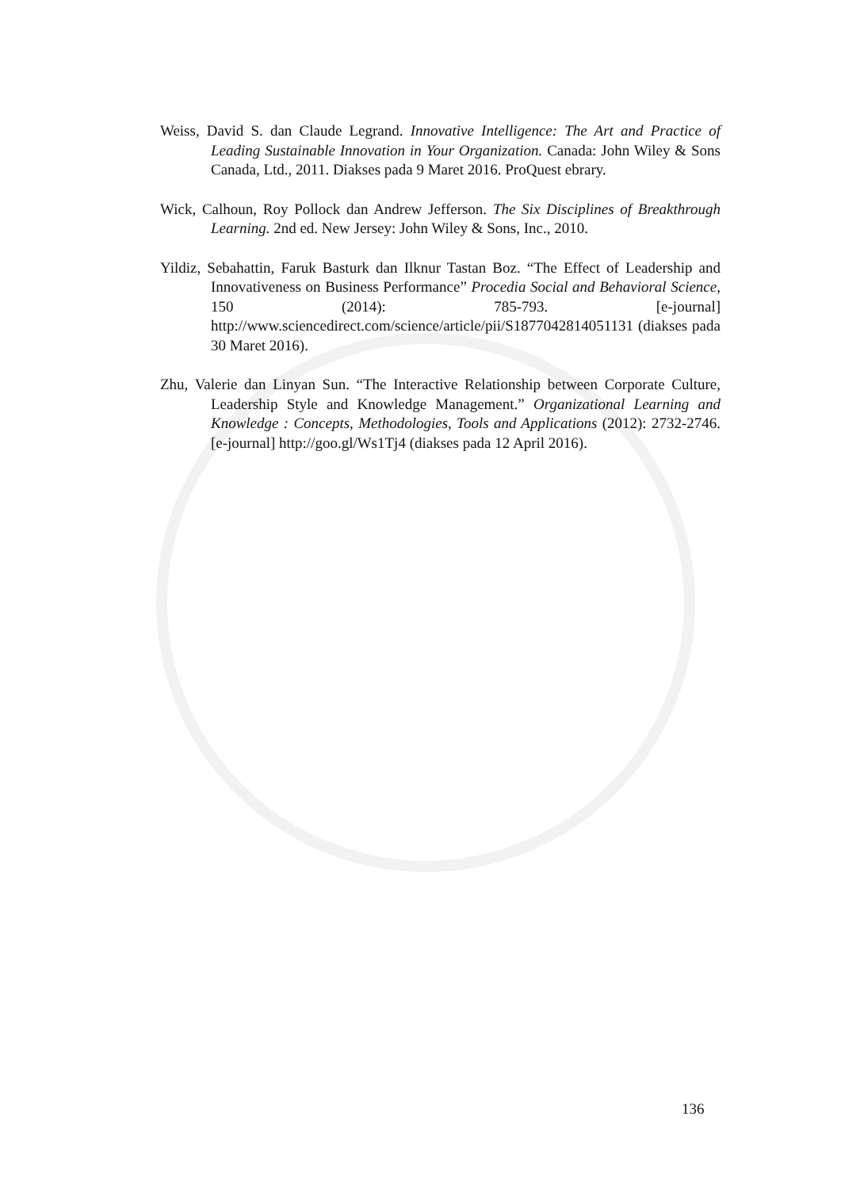Weiss, David S. dan Claude Legrand. Innovative Intelligence: The Art and Practice of Leading Sustainable Innovation in Your Organization. Canada: John Wiley & Sons Canada, Ltd., 2011. Diakses pada 9 Maret 2016. ProQuest ebrary.
Wick, Calhoun, Roy Pollock dan Andrew Jefferson. The Six Disciplines of Breakthrough Learning. 2nd ed. New Jersey: John Wiley & Sons, Inc., 2010.
Yildiz, Sebahattin, Faruk Basturk dan Ilknur Tastan Boz. “The Effect of Leadership and Innovativeness on Business Performance” Procedia Social and Behavioral Science, 150 (2014): 785-793. [e-journal] http://www.sciencedirect.com/science/article/pii/S1877042814051131 (diakses pada 30 Maret 2016).
Zhu, Valerie dan Linyan Sun. “The Interactive Relationship between Corporate Culture, Leadership Style and Knowledge Management.” Organizational Learning and Knowledge : Concepts, Methodologies, Tools and Applications (2012): 2732-2746. [e-journal] http://goo.gl/Ws1Tj4 (diakses pada 12 April 2016).
136